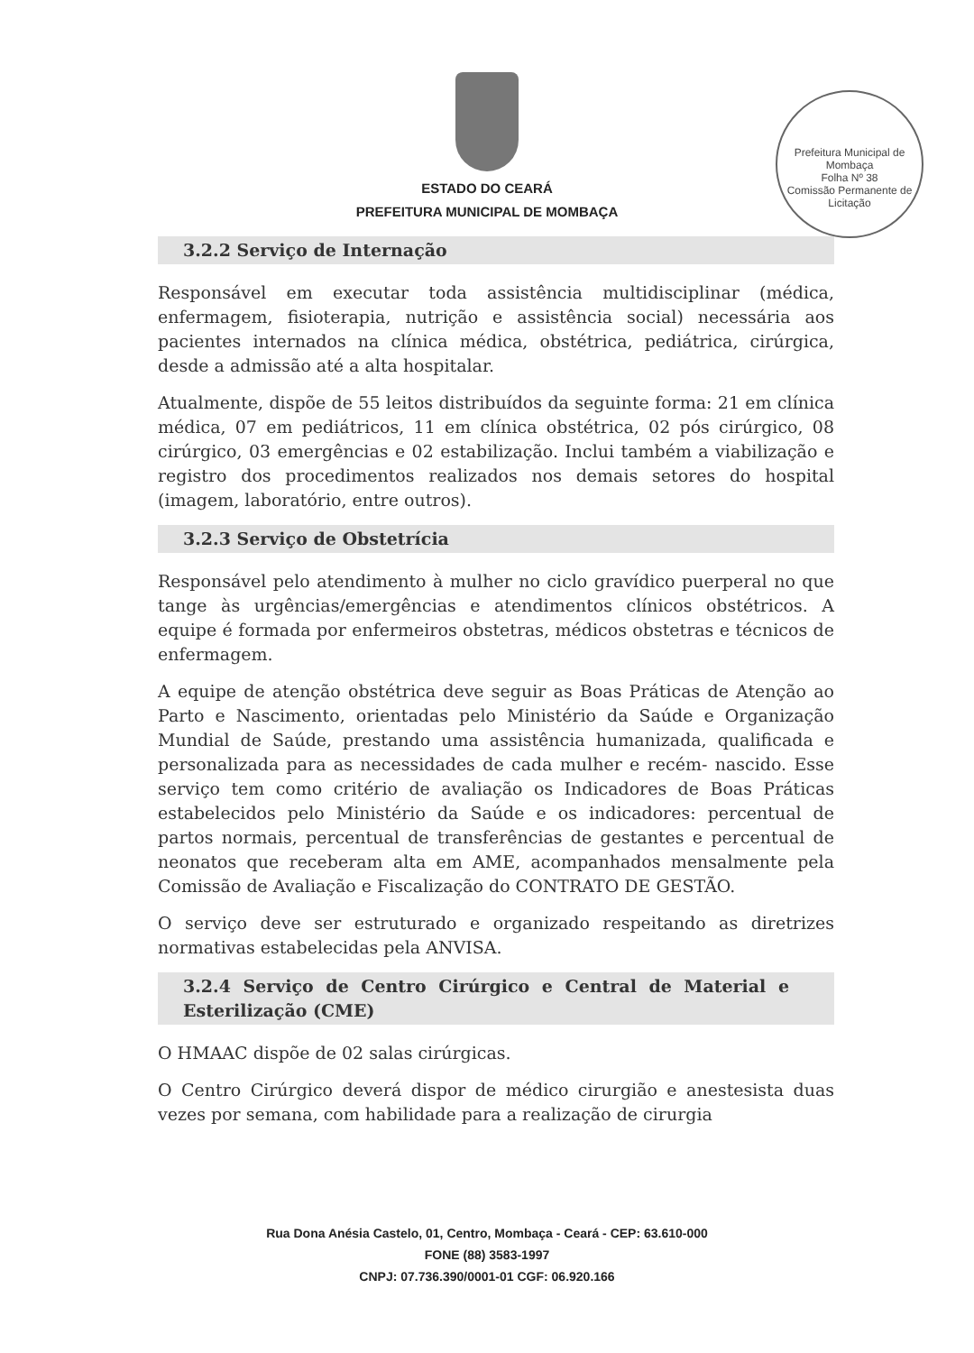Prefeitura Municipal de Mombaça
Folha Nº 38
Comissão Permanente de Licitação
ESTADO DO CEARÁ
PREFEITURA MUNICIPAL DE MOMBAÇA
3.2.2 Serviço de Internação
Responsável em executar toda assistência multidisciplinar (médica, enfermagem, fisioterapia, nutrição e assistência social) necessária aos pacientes internados na clínica médica, obstétrica, pediátrica, cirúrgica, desde a admissão até a alta hospitalar.
Atualmente, dispõe de 55 leitos distribuídos da seguinte forma: 21 em clínica médica, 07 em pediátricos, 11 em clínica obstétrica, 02 pós cirúrgico, 08 cirúrgico, 03 emergências e 02 estabilização. Inclui também a viabilização e registro dos procedimentos realizados nos demais setores do hospital (imagem, laboratório, entre outros).
3.2.3 Serviço de Obstetrícia
Responsável pelo atendimento à mulher no ciclo gravídico puerperal no que tange às urgências/emergências e atendimentos clínicos obstétricos. A equipe é formada por enfermeiros obstetras, médicos obstetras e técnicos de enfermagem.
A equipe de atenção obstétrica deve seguir as Boas Práticas de Atenção ao Parto e Nascimento, orientadas pelo Ministério da Saúde e Organização Mundial de Saúde, prestando uma assistência humanizada, qualificada e personalizada para as necessidades de cada mulher e recém- nascido. Esse serviço tem como critério de avaliação os Indicadores de Boas Práticas estabelecidos pelo Ministério da Saúde e os indicadores: percentual de partos normais, percentual de transferências de gestantes e percentual de neonatos que receberam alta em AME, acompanhados mensalmente pela Comissão de Avaliação e Fiscalização do CONTRATO DE GESTÃO.
O serviço deve ser estruturado e organizado respeitando as diretrizes normativas estabelecidas pela ANVISA.
3.2.4 Serviço de Centro Cirúrgico e Central de Material e Esterilização (CME)
O HMAAC dispõe de 02 salas cirúrgicas.
O Centro Cirúrgico deverá dispor de médico cirurgião e anestesista duas vezes por semana, com habilidade para a realização de cirurgia
Rua Dona Anésia Castelo, 01, Centro, Mombaça - Ceará - CEP: 63.610-000
FONE (88) 3583-1997
CNPJ: 07.736.390/0001-01 CGF: 06.920.166